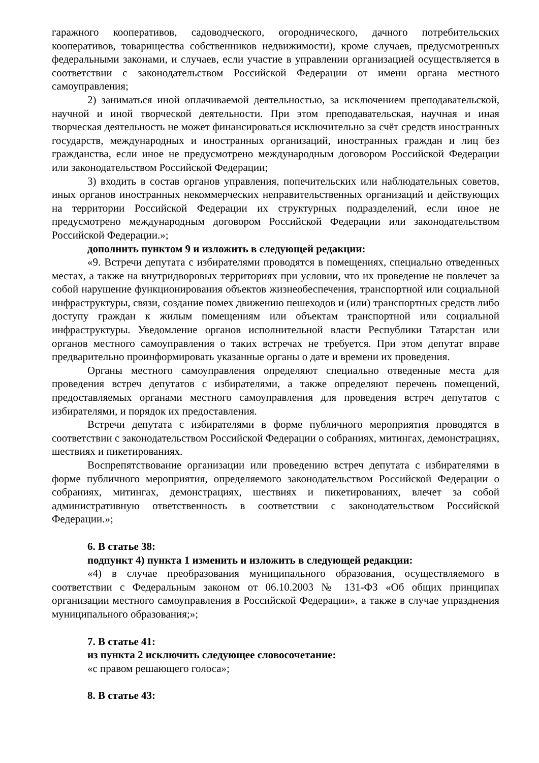гаражного кооперативов, садоводческого, огороднического, дачного потребительских кооперативов, товарищества собственников недвижимости), кроме случаев, предусмотренных федеральными законами, и случаев, если участие в управлении организацией осуществляется в соответствии с законодательством Российской Федерации от имени органа местного самоуправления;
2) заниматься иной оплачиваемой деятельностью, за исключением преподавательской, научной и иной творческой деятельности. При этом преподавательская, научная и иная творческая деятельность не может финансироваться исключительно за счёт средств иностранных государств, международных и иностранных организаций, иностранных граждан и лиц без гражданства, если иное не предусмотрено международным договором Российской Федерации или законодательством Российской Федерации;
3) входить в состав органов управления, попечительских или наблюдательных советов, иных органов иностранных некоммерческих неправительственных организаций и действующих на территории Российской Федерации их структурных подразделений, если иное не предусмотрено международным договором Российской Федерации или законодательством Российской Федерации.»;
дополнить пунктом 9 и изложить в следующей редакции:
«9. Встречи депутата с избирателями проводятся в помещениях, специально отведенных местах, а также на внутридворовых территориях при условии, что их проведение не повлечет за собой нарушение функционирования объектов жизнеобеспечения, транспортной или социальной инфраструктуры, связи, создание помех движению пешеходов и (или) транспортных средств либо доступу граждан к жилым помещениям или объектам транспортной или социальной инфраструктуры. Уведомление органов исполнительной власти Республики Татарстан или органов местного самоуправления о таких встречах не требуется. При этом депутат вправе предварительно проинформировать указанные органы о дате и времени их проведения.
Органы местного самоуправления определяют специально отведенные места для проведения встреч депутатов с избирателями, а также определяют перечень помещений, предоставляемых органами местного самоуправления для проведения встреч депутатов с избирателями, и порядок их предоставления.
Встречи депутата с избирателями в форме публичного мероприятия проводятся в соответствии с законодательством Российской Федерации о собраниях, митингах, демонстрациях, шествиях и пикетированиях.
Воспрепятствование организации или проведению встреч депутата с избирателями в форме публичного мероприятия, определяемого законодательством Российской Федерации о собраниях, митингах, демонстрациях, шествиях и пикетированиях, влечет за собой административную ответственность в соответствии с законодательством Российской Федерации.»;
6. В статье 38:
подпункт 4) пункта 1 изменить и изложить в следующей редакции:
«4) в случае преобразования муниципального образования, осуществляемого в соответствии с Федеральным законом от 06.10.2003 № 131-ФЗ «Об общих принципах организации местного самоуправления в Российской Федерации», а также в случае упразднения муниципального образования;»;
7. В статье 41:
из пункта 2 исключить следующее словосочетание:
«с правом решающего голоса»;
8. В статье 43: